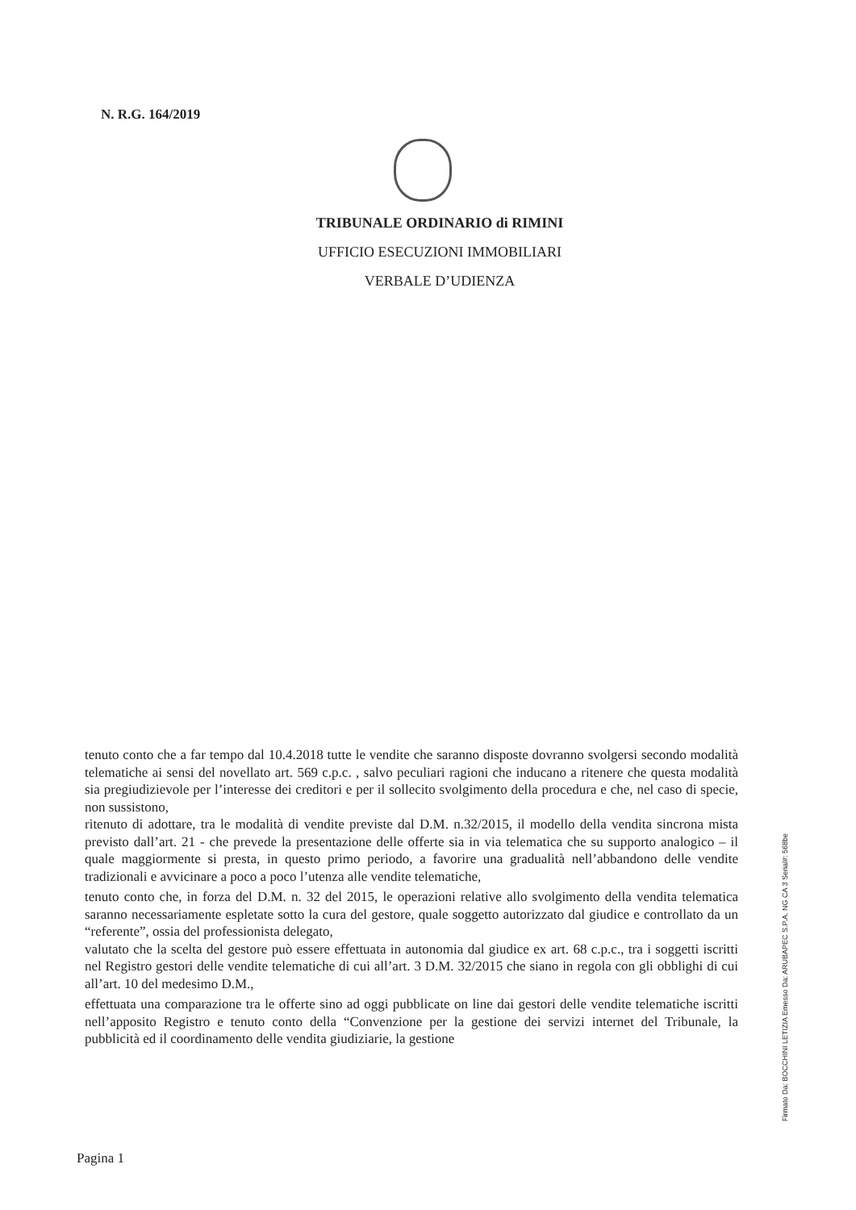N. R.G. 164/2019
TRIBUNALE ORDINARIO di RIMINI
UFFICIO ESECUZIONI IMMOBILIARI
VERBALE D’UDIENZA
tenuto conto che a far tempo dal 10.4.2018 tutte le vendite che saranno disposte dovranno svolgersi secondo modalità telematiche ai sensi del novellato art. 569 c.p.c. , salvo peculiari ragioni che inducano a ritenere che questa modalità sia pregiudizievole per l’interesse dei creditori e per il sollecito svolgimento della procedura e che, nel caso di specie, non sussistono,
ritenuto di adottare, tra le modalità di vendite previste dal D.M. n.32/2015, il modello della vendita sincrona mista previsto dall’art. 21 - che prevede la presentazione delle offerte sia in via telematica che su supporto analogico – il quale maggiormente si presta, in questo primo periodo, a favorire una gradualità nell’abbandono delle vendite tradizionali e avvicinare a poco a poco l’utenza alle vendite telematiche,
tenuto conto che, in forza del D.M. n. 32 del 2015, le operazioni relative allo svolgimento della vendita telematica saranno necessariamente espletate sotto la cura del gestore, quale soggetto autorizzato dal giudice e controllato da un “referente”, ossia del professionista delegato,
valutato che la scelta del gestore può essere effettuata in autonomia dal giudice ex art. 68 c.p.c., tra i soggetti iscritti nel Registro gestori delle vendite telematiche di cui all’art. 3 D.M. 32/2015 che siano in regola con gli obblighi di cui all’art. 10 del medesimo D.M.,
effettuata una comparazione tra le offerte sino ad oggi pubblicate on line dai gestori delle vendite telematiche iscritti nell’apposito Registro e tenuto conto della “Convenzione per la gestione dei servizi internet del Tribunale, la pubblicità ed il coordinamento delle vendita giudiziarie, la gestione
Pagina 1
Firmato Da: BOCCHINI LETIZIA Emesso Da: ARUBAPEC S.P.A. NG CA 3 Serial#: 568be